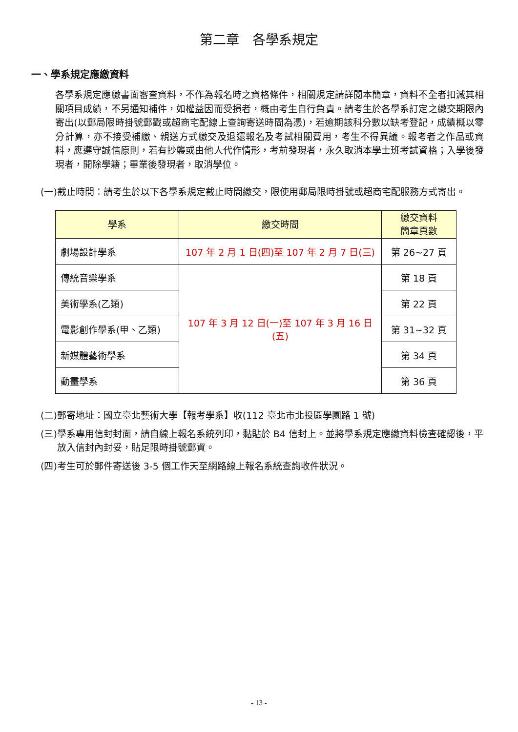第二章　各學系規定
一、學系規定應繳資料
各學系規定應繳書面審查資料，不作為報名時之資格條件，相關規定請詳閱本簡章，資料不全者扣減其相關項目成績，不另通知補件，如權益因而受損者，概由考生自行負責。請考生於各學系訂定之繳交期限內寄出(以郵局限時掛號郵戳或超商宅配線上查詢寄送時間為憑)，若逾期該科分數以缺考登記，成績概以零分計算，亦不接受補繳、親送方式繳交及退還報名及考試相關費用，考生不得異議。報考者之作品或資料，應遵守誠信原則，若有抄襲或由他人代作情形，考前發現者，永久取消本學士班考試資格；入學後發現者，開除學籍；畢業後發現者，取消學位。
(一)截止時間：請考生於以下各學系規定截止時間繳交，限使用郵局限時掛號或超商宅配服務方式寄出。
| 學系 | 繳交時間 | 繳交資料 簡章頁數 |
| --- | --- | --- |
| 劇場設計學系 | 107 年 2 月 1 日(四)至 107 年 2 月 7 日(三) | 第 26~27 頁 |
| 傳統音樂學系 | 107 年 3 月 12 日(一)至 107 年 3 月 16 日(五) | 第 18 頁 |
| 美術學系(乙類) | | 第 22 頁 |
| 電影創作學系(甲、乙類) | | 第 31~32 頁 |
| 新媒體藝術學系 | | 第 34 頁 |
| 動畫學系 | | 第 36 頁 |
(二)郵寄地址：國立臺北藝術大學【報考學系】收(112 臺北市北投區學園路 1 號)
(三)學系專用信封封面，請自線上報名系統列印，黏貼於 B4 信封上。並將學系規定應繳資料檢查確認後，平放入信封內封妥，貼足限時掛號郵資。
(四)考生可於郵件寄送後 3-5 個工作天至網路線上報名系統查詢收件狀況。
- 13 -